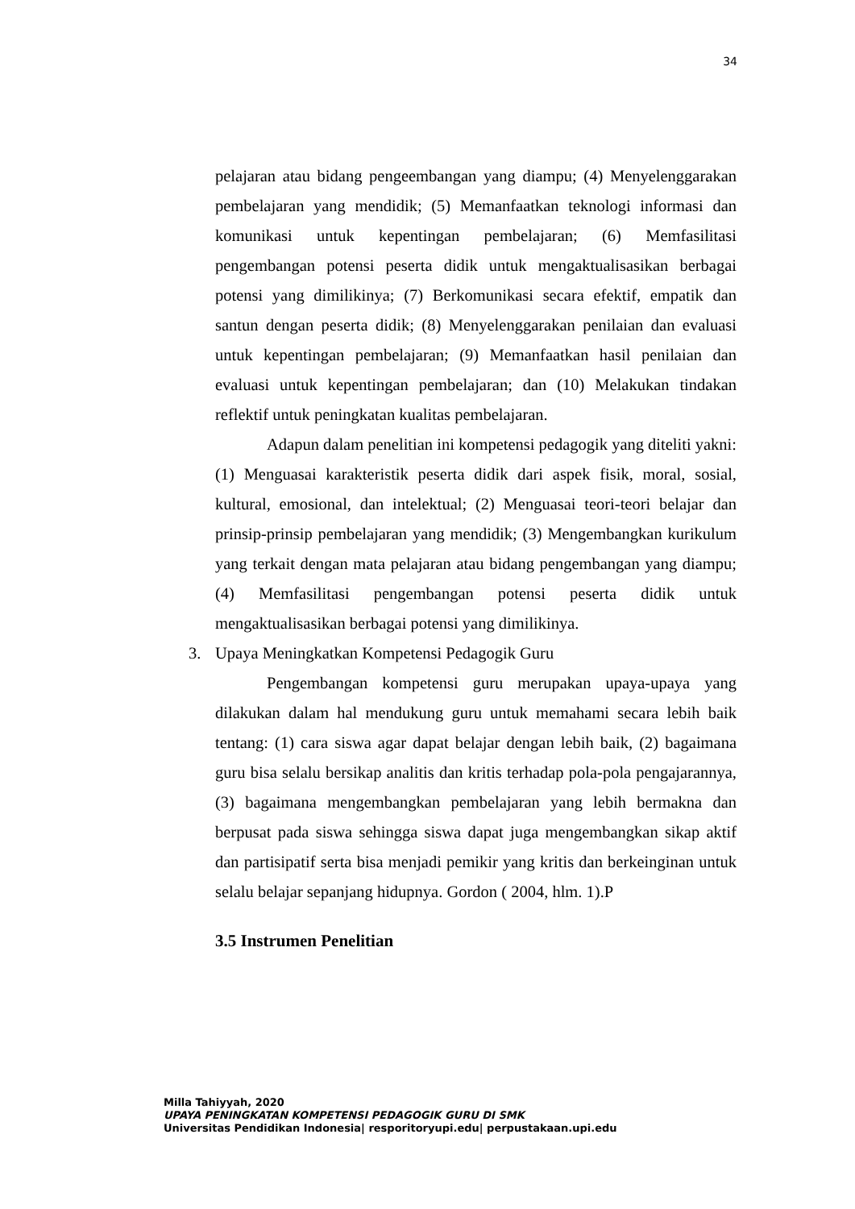34
pelajaran atau bidang pengeembangan yang diampu; (4) Menyelenggarakan pembelajaran yang mendidik; (5) Memanfaatkan teknologi informasi dan komunikasi untuk kepentingan pembelajaran; (6) Memfasilitasi pengembangan potensi peserta didik untuk mengaktualisasikan berbagai potensi yang dimilikinya; (7) Berkomunikasi secara efektif, empatik dan santun dengan peserta didik; (8) Menyelenggarakan penilaian dan evaluasi untuk kepentingan pembelajaran; (9) Memanfaatkan hasil penilaian dan evaluasi untuk kepentingan pembelajaran; dan (10) Melakukan tindakan reflektif untuk peningkatan kualitas pembelajaran.
Adapun dalam penelitian ini kompetensi pedagogik yang diteliti yakni: (1) Menguasai karakteristik peserta didik dari aspek fisik, moral, sosial, kultural, emosional, dan intelektual; (2) Menguasai teori-teori belajar dan prinsip-prinsip pembelajaran yang mendidik; (3) Mengembangkan kurikulum yang terkait dengan mata pelajaran atau bidang pengembangan yang diampu; (4) Memfasilitasi pengembangan potensi peserta didik untuk mengaktualisasikan berbagai potensi yang dimilikinya.
3. Upaya Meningkatkan Kompetensi Pedagogik Guru
Pengembangan kompetensi guru merupakan upaya-upaya yang dilakukan dalam hal mendukung guru untuk memahami secara lebih baik tentang: (1) cara siswa agar dapat belajar dengan lebih baik, (2) bagaimana guru bisa selalu bersikap analitis dan kritis terhadap pola-pola pengajarannya, (3) bagaimana mengembangkan pembelajaran yang lebih bermakna dan berpusat pada siswa sehingga siswa dapat juga mengembangkan sikap aktif dan partisipatif serta bisa menjadi pemikir yang kritis dan berkeinginan untuk selalu belajar sepanjang hidupnya. Gordon ( 2004, hlm. 1).P
3.5 Instrumen Penelitian
Milla Tahiyyah, 2020
UPAYA PENINGKATAN KOMPETENSI PEDAGOGIK GURU DI SMK
Universitas Pendidikan Indonesia| resporitoryupi.edu| perpustakaan.upi.edu